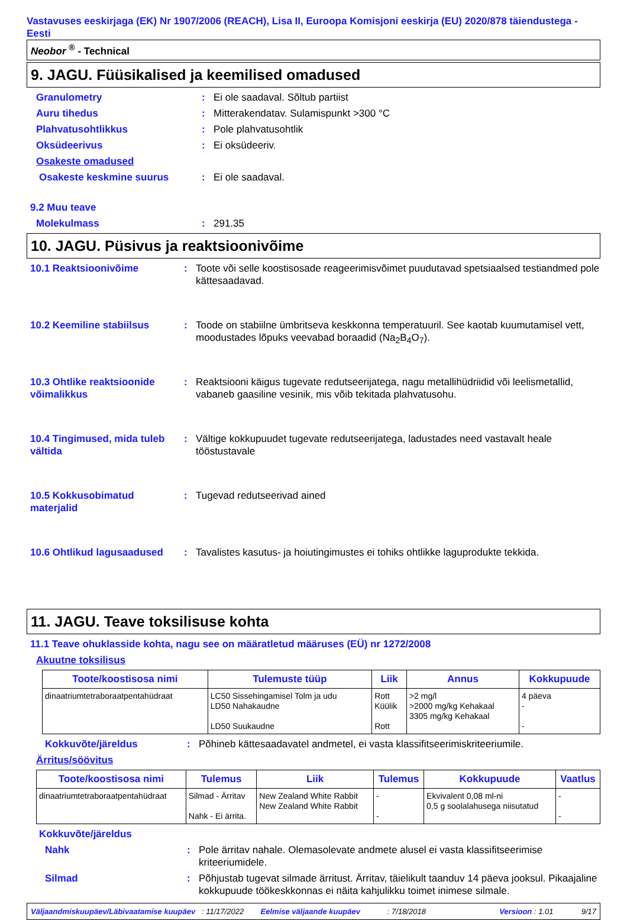Vastavuses eeskirjaga (EK) Nr 1907/2006 (REACH), Lisa II, Euroopa Komisjoni eeskirja (EU) 2020/878 täiendustega - Eesti
Neobor <sup>®</sup> - Technical
9. JAGU. Füüsikalised ja keemilised omadused
Granulometry: Ei ole saadaval. Sõltub partiist
Auru tihedus: Mitterakendatav. Sulamispunkt >300 °C
Plahvatusohtlikkus: Pole plahvatusohtlik
Oksüdeerivus: Ei oksüdeeriv.
Osakeste omadused
Osakeste keskmine suurus: Ei ole saadaval.
9.2 Muu teave
Molekulmass: 291.35
10. JAGU. Püsivus ja reaktsioonivõime
10.1 Reaktsioonivõime: Toote või selle koostisosade reageerimisvõimet puudutavad spetsiaalsed testiandmed pole kättesaadavad.
10.2 Keemiline stabiilsus: Toode on stabiilne ümbritseva keskkonna temperatuuril. See kaotab kuumutamisel vett, moodustades lõpuks veevabad boraadid (Na<sub>2</sub>B<sub>4</sub>O<sub>7</sub>).
10.3 Ohtlike reaktsioonide võimalikkus: Reaktsiooni käigus tugevate redutseerijatega, nagu metallihüdriidid või leelismetallid, vabaneb gaasiline vesinik, mis võib tekitada plahvatusohu.
10.4 Tingimused, mida tuleb vältida: Vältige kokkupuudet tugevate redutseerijatega, ladustades need vastavalt heale tööstustavale
10.5 Kokkusobimatud materjalid: Tugevad redutseerivad ained
10.6 Ohtlikud lagusaadused: Tavalistes kasutus- ja hoiutingimustes ei tohiks ohtlikke laguprodukte tekkida.
11. JAGU. Teave toksilisuse kohta
11.1 Teave ohuklasside kohta, nagu see on määratletud määruses (EÜ) nr 1272/2008
Akuutne toksilisus
| Toote/koostisosa nimi | Tulemuste tüüp | Liik | Annus | Kokkupuude |
| --- | --- | --- | --- | --- |
| dinaatriumtetraboraatpentahüdraat | LC50 Sissehingamisel Tolm ja udu LD50 Nahakaudne LD50 Suukaudne | Rott Küülik Rott | >2 mg/l >2000 mg/kg Kehakaal 3305 mg/kg Kehakaal | 4 päeva - - |
Kokkuvõte/järeldus: Põhineb kättesaadavatel andmetel, ei vasta klassifitseerimiskriteeriumile.
Ärritus/söövitus
| Toote/koostisosa nimi | Tulemus | Liik | Tulemus | Kokkupuude | Vaatlus |
| --- | --- | --- | --- | --- | --- |
| dinaatriumtetraboraatpentahüdraat | Silmad - Ärritav Nahk - Ei ärrita. | New Zealand White Rabbit New Zealand White Rabbit | - - | Ekvivalent 0,08 ml-ni 0,5 g soolalahusega niisutatud | - - |
Kokkuvõte/järeldus
Nahk: Pole ärritav nahale. Olemasolevate andmete alusel ei vasta klassifitseerimise kriteeriumidele.
Silmad: Põhjustab tugevat silmade ärritust. Ärritav, täielikult taanduv 14 päeva jooksul. Pikaajaline kokkupuude töökeskkonnas ei näita kahjulikku toimet inimese silmale.
Väljaandmiskuupäev/Läbivaatamise kuupäev: 11/17/2022 Eelmise väljaande kuupäev: 7/18/2018 Versioon : 1.01 9/17